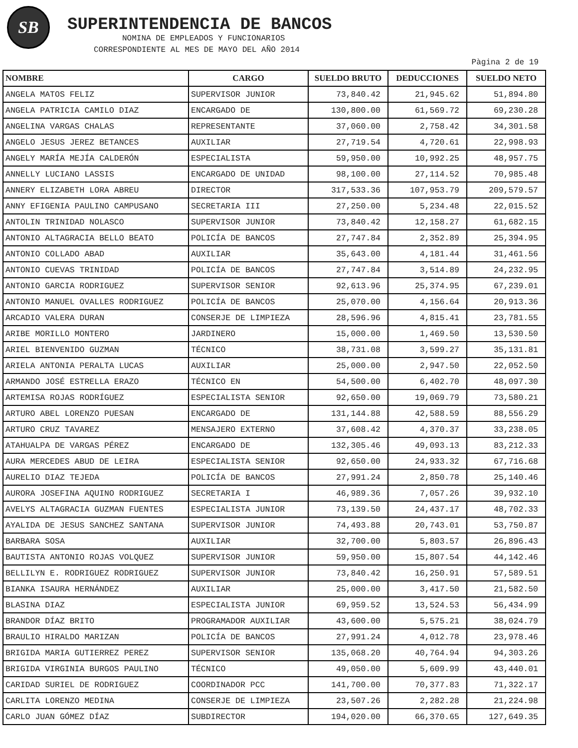SB
SUPERINTENDENCIA DE BANCOS
NOMINA DE EMPLEADOS Y FUNCIONARIOS
CORRESPONDIENTE AL MES DE MAYO DEL AÑO 2014
Pàgina 2 de 19
| NOMBRE | CARGO | SUELDO BRUTO | DEDUCCIONES | SUELDO NETO |
| --- | --- | --- | --- | --- |
| ANGELA MATOS FELIZ | SUPERVISOR JUNIOR | 73,840.42 | 21,945.62 | 51,894.80 |
| ANGELA PATRICIA CAMILO DIAZ | ENCARGADO DE | 130,800.00 | 61,569.72 | 69,230.28 |
| ANGELINA VARGAS CHALAS | REPRESENTANTE | 37,060.00 | 2,758.42 | 34,301.58 |
| ANGELO JESUS JEREZ BETANCES | AUXILIAR | 27,719.54 | 4,720.61 | 22,998.93 |
| ANGELY MARÍA MEJÍA CALDERÓN | ESPECIALISTA | 59,950.00 | 10,992.25 | 48,957.75 |
| ANNELLY LUCIANO LASSIS | ENCARGADO DE UNIDAD | 98,100.00 | 27,114.52 | 70,985.48 |
| ANNERY ELIZABETH LORA ABREU | DIRECTOR | 317,533.36 | 107,953.79 | 209,579.57 |
| ANNY EFIGENIA PAULINO CAMPUSANO | SECRETARIA III | 27,250.00 | 5,234.48 | 22,015.52 |
| ANTOLIN TRINIDAD NOLASCO | SUPERVISOR JUNIOR | 73,840.42 | 12,158.27 | 61,682.15 |
| ANTONIO ALTAGRACIA BELLO BEATO | POLICÍA DE BANCOS | 27,747.84 | 2,352.89 | 25,394.95 |
| ANTONIO COLLADO ABAD | AUXILIAR | 35,643.00 | 4,181.44 | 31,461.56 |
| ANTONIO CUEVAS TRINIDAD | POLICÍA DE BANCOS | 27,747.84 | 3,514.89 | 24,232.95 |
| ANTONIO GARCIA RODRIGUEZ | SUPERVISOR SENIOR | 92,613.96 | 25,374.95 | 67,239.01 |
| ANTONIO MANUEL OVALLES RODRIGUEZ | POLICÍA DE BANCOS | 25,070.00 | 4,156.64 | 20,913.36 |
| ARCADIO VALERA DURAN | CONSERJE DE LIMPIEZA | 28,596.96 | 4,815.41 | 23,781.55 |
| ARIBE MORILLO MONTERO | JARDINERO | 15,000.00 | 1,469.50 | 13,530.50 |
| ARIEL BIENVENIDO GUZMAN | TÉCNICO | 38,731.08 | 3,599.27 | 35,131.81 |
| ARIELA ANTONIA PERALTA LUCAS | AUXILIAR | 25,000.00 | 2,947.50 | 22,052.50 |
| ARMANDO JOSÉ ESTRELLA ERAZO | TÉCNICO EN | 54,500.00 | 6,402.70 | 48,097.30 |
| ARTEMISA ROJAS RODRÍGUEZ | ESPECIALISTA SENIOR | 92,650.00 | 19,069.79 | 73,580.21 |
| ARTURO ABEL LORENZO PUESAN | ENCARGADO DE | 131,144.88 | 42,588.59 | 88,556.29 |
| ARTURO CRUZ TAVAREZ | MENSAJERO EXTERNO | 37,608.42 | 4,370.37 | 33,238.05 |
| ATAHUALPA DE VARGAS PÉREZ | ENCARGADO DE | 132,305.46 | 49,093.13 | 83,212.33 |
| AURA MERCEDES ABUD DE LEIRA | ESPECIALISTA SENIOR | 92,650.00 | 24,933.32 | 67,716.68 |
| AURELIO DIAZ TEJEDA | POLICÍA DE BANCOS | 27,991.24 | 2,850.78 | 25,140.46 |
| AURORA JOSEFINA AQUINO RODRIGUEZ | SECRETARIA I | 46,989.36 | 7,057.26 | 39,932.10 |
| AVELYS ALTAGRACIA GUZMAN FUENTES | ESPECIALISTA JUNIOR | 73,139.50 | 24,437.17 | 48,702.33 |
| AYALIDA DE JESUS SANCHEZ SANTANA | SUPERVISOR JUNIOR | 74,493.88 | 20,743.01 | 53,750.87 |
| BARBARA SOSA | AUXILIAR | 32,700.00 | 5,803.57 | 26,896.43 |
| BAUTISTA ANTONIO ROJAS VOLQUEZ | SUPERVISOR JUNIOR | 59,950.00 | 15,807.54 | 44,142.46 |
| BELLILYN E. RODRIGUEZ RODRIGUEZ | SUPERVISOR JUNIOR | 73,840.42 | 16,250.91 | 57,589.51 |
| BIANKA ISAURA HERNÁNDEZ | AUXILIAR | 25,000.00 | 3,417.50 | 21,582.50 |
| BLASINA DIAZ | ESPECIALISTA JUNIOR | 69,959.52 | 13,524.53 | 56,434.99 |
| BRANDOR DÍAZ BRITO | PROGRAMADOR AUXILIAR | 43,600.00 | 5,575.21 | 38,024.79 |
| BRAULIO HIRALDO MARIZAN | POLICÍA DE BANCOS | 27,991.24 | 4,012.78 | 23,978.46 |
| BRIGIDA MARIA GUTIERREZ PEREZ | SUPERVISOR SENIOR | 135,068.20 | 40,764.94 | 94,303.26 |
| BRIGIDA VIRGINIA BURGOS PAULINO | TÉCNICO | 49,050.00 | 5,609.99 | 43,440.01 |
| CARIDAD SURIEL DE RODRIGUEZ | COORDINADOR PCC | 141,700.00 | 70,377.83 | 71,322.17 |
| CARLITA LORENZO MEDINA | CONSERJE DE LIMPIEZA | 23,507.26 | 2,282.28 | 21,224.98 |
| CARLO JUAN GÓMEZ DÍAZ | SUBDIRECTOR | 194,020.00 | 66,370.65 | 127,649.35 |